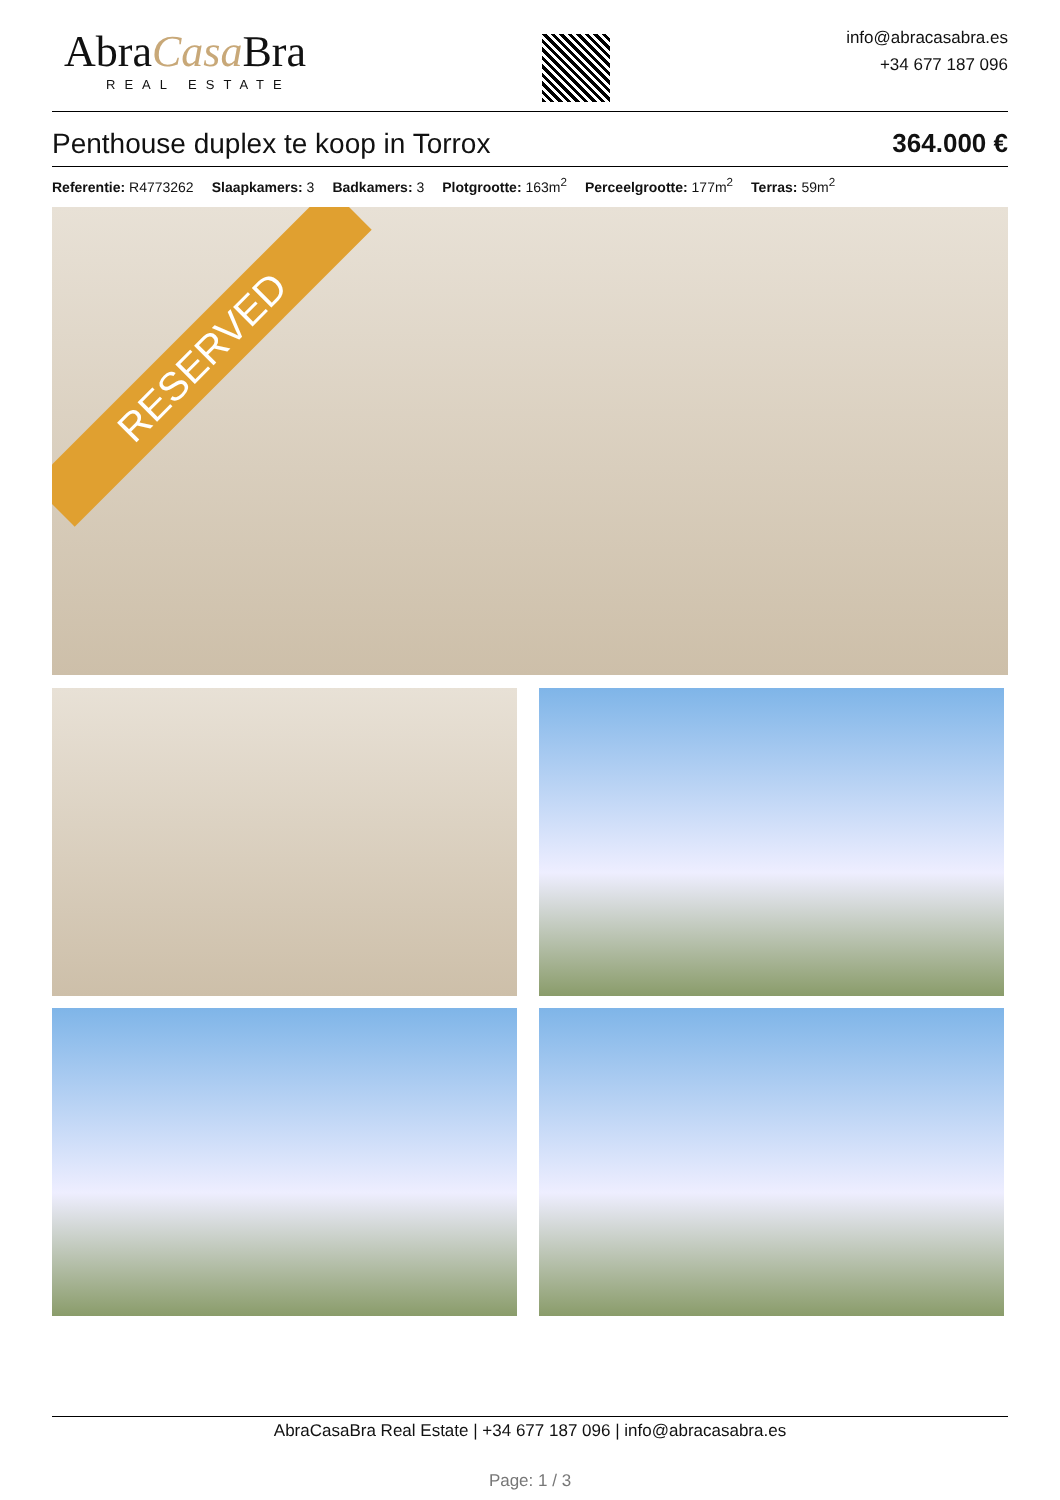AbraCasa Bra
REAL ESTATE
info@abracasabra.es
+34 677 187 096
Penthouse duplex te koop in Torrox 364.000 €
Referentie: R4773262 Slaapkamers: 3 Badkamers: 3 Plotgrootte: 163m<sup>2</sup> Perceelgrootte: 177m<sup>2</sup> Terras: 59m<sup>2</sup>
RESERVED
AbraCasaBra Real Estate | +34 677 187 096 | info@abracasabra.es
Page: 1 / 3